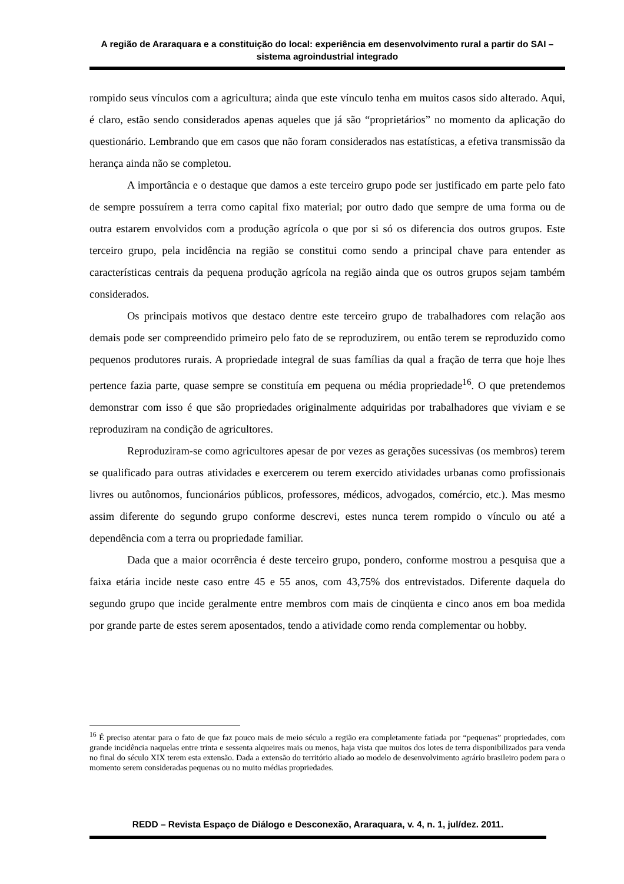A região de Araraquara e a constituição do local: experiência em desenvolvimento rural a partir do SAI – sistema agroindustrial integrado
rompido seus vínculos com a agricultura; ainda que este vínculo tenha em muitos casos sido alterado. Aqui, é claro, estão sendo considerados apenas aqueles que já são “proprietários” no momento da aplicação do questionário. Lembrando que em casos que não foram considerados nas estatísticas, a efetiva transmissão da herança ainda não se completou.
A importância e o destaque que damos a este terceiro grupo pode ser justificado em parte pelo fato de sempre possuírem a terra como capital fixo material; por outro dado que sempre de uma forma ou de outra estarem envolvidos com a produção agrícola o que por si só os diferencia dos outros grupos. Este terceiro grupo, pela incidência na região se constitui como sendo a principal chave para entender as características centrais da pequena produção agrícola na região ainda que os outros grupos sejam também considerados.
Os principais motivos que destaco dentre este terceiro grupo de trabalhadores com relação aos demais pode ser compreendido primeiro pelo fato de se reproduzirem, ou então terem se reproduzido como pequenos produtores rurais. A propriedade integral de suas famílias da qual a fração de terra que hoje lhes pertence fazia parte, quase sempre se constituía em pequena ou média propriedade<sup>16</sup>. O que pretendemos demonstrar com isso é que são propriedades originalmente adquiridas por trabalhadores que viviam e se reproduziram na condição de agricultores.
Reproduziram-se como agricultores apesar de por vezes as gerações sucessivas (os membros) terem se qualificado para outras atividades e exercerem ou terem exercido atividades urbanas como profissionais livres ou autônomos, funcionários públicos, professores, médicos, advogados, comércio, etc.). Mas mesmo assim diferente do segundo grupo conforme descrevi, estes nunca terem rompido o vínculo ou até a dependência com a terra ou propriedade familiar.
Dada que a maior ocorrência é deste terceiro grupo, pondero, conforme mostrou a pesquisa que a faixa etária incide neste caso entre 45 e 55 anos, com 43,75% dos entrevistados. Diferente daquela do segundo grupo que incide geralmente entre membros com mais de cinqüenta e cinco anos em boa medida por grande parte de estes serem aposentados, tendo a atividade como renda complementar ou hobby.
<sup>16</sup> É preciso atentar para o fato de que faz pouco mais de meio século a região era completamente fatiada por “pequenas” propriedades, com grande incidência naquelas entre trinta e sessenta alqueires mais ou menos, haja vista que muitos dos lotes de terra disponibilizados para venda no final do século XIX terem esta extensão. Dada a extensão do território aliado ao modelo de desenvolvimento agrário brasileiro podem para o momento serem consideradas pequenas ou no muito médias propriedades.
REDD – Revista Espaço de Diálogo e Desconexão, Araraquara, v. 4, n. 1, jul/dez. 2011.